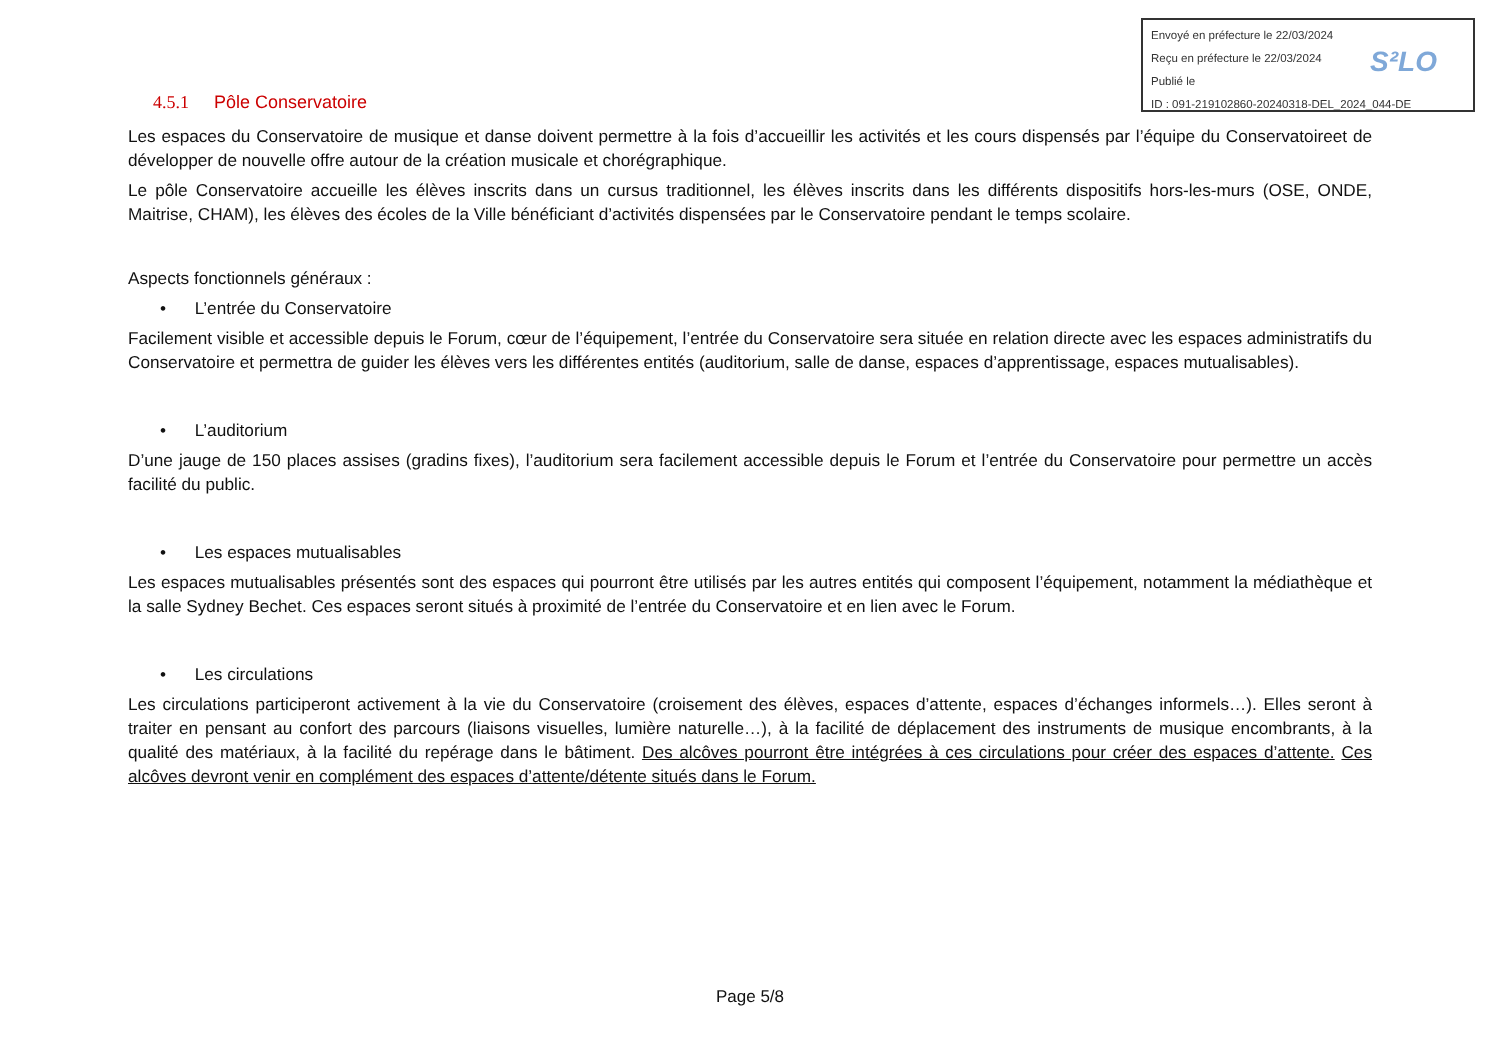Envoyé en préfecture le 22/03/2024
Reçu en préfecture le 22/03/2024
Publié le
ID : 091-219102860-20240318-DEL_2024_044-DE
S²LO
4.5.1 Pôle Conservatoire
Les espaces du Conservatoire de musique et danse doivent permettre à la fois d’accueillir les activités et les cours dispensés par l’équipe du Conservatoireet de développer de nouvelle offre autour de la création musicale et chorégraphique.
Le pôle Conservatoire accueille les élèves inscrits dans un cursus traditionnel, les élèves inscrits dans les différents dispositifs hors-les-murs (OSE, ONDE, Maitrise, CHAM), les élèves des écoles de la Ville bénéficiant d’activités dispensées par le Conservatoire pendant le temps scolaire.
Aspects fonctionnels généraux :
• L’entrée du Conservatoire
Facilement visible et accessible depuis le Forum, cœur de l’équipement, l’entrée du Conservatoire sera située en relation directe avec les espaces administratifs du Conservatoire et permettra de guider les élèves vers les différentes entités (auditorium, salle de danse, espaces d’apprentissage, espaces mutualisables).
• L’auditorium
D’une jauge de 150 places assises (gradins fixes), l’auditorium sera facilement accessible depuis le Forum et l’entrée du Conservatoire pour permettre un accès facilité du public.
• Les espaces mutualisables
Les espaces mutualisables présentés sont des espaces qui pourront être utilisés par les autres entités qui composent l’équipement, notamment la médiathèque et la salle Sydney Bechet. Ces espaces seront situés à proximité de l’entrée du Conservatoire et en lien avec le Forum.
• Les circulations
Les circulations participeront activement à la vie du Conservatoire (croisement des élèves, espaces d’attente, espaces d’échanges informels…). Elles seront à traiter en pensant au confort des parcours (liaisons visuelles, lumière naturelle…), à la facilité de déplacement des instruments de musique encombrants, à la qualité des matériaux, à la facilité du repérage dans le bâtiment. Des alcôves pourront être intégrées à ces circulations pour créer des espaces d’attente. Ces alcôves devront venir en complément des espaces d’attente/détente situés dans le Forum.
Page 5/8